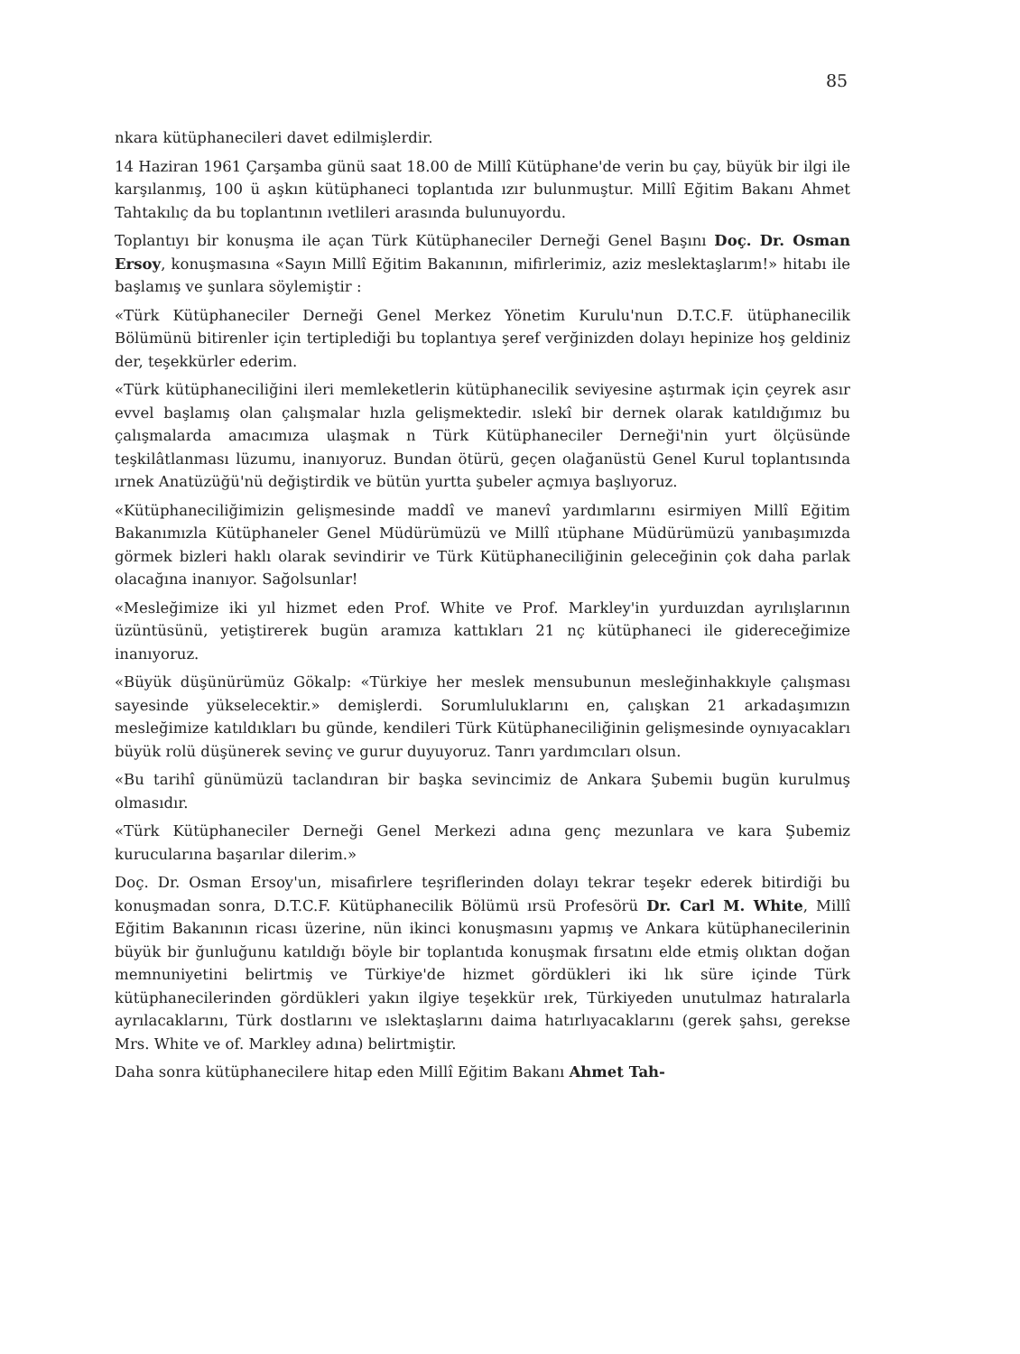85
nkara kütüphanecileri davet edilmişlerdir.
14 Haziran 1961 Çarşamba günü saat 18.00 de Millî Kütüphane'de verin bu çay, büyük bir ilgi ile karşılanmış, 100 ü aşkın kütüphaneci toplantıda ızır bulunmuştur. Millî Eğitim Bakanı Ahmet Tahtakılıç da bu toplantının ıvetlileri arasında bulunuyordu.
Toplantıyı bir konuşma ile açan Türk Kütüphaneciler Derneği Genel Başını Doç. Dr. Osman Ersoy, konuşmasına «Sayın Millî Eğitim Bakanının, mifirlerimiz, aziz meslektaşlarım!» hitabı ile başlamış ve şunlara söylemiştir :
«Türk Kütüphaneciler Derneği Genel Merkez Yönetim Kurulu'nun D.T.C.F. ütüphanecilik Bölümünü bitirenler için tertiplediği bu toplantıya şeref verğinizden dolayı hepinize hoş geldiniz der, teşekkürler ederim.
«Türk kütüphaneciliğini ileri memleketlerin kütüphanecilik seviyesine aştırmak için çeyrek asır evvel başlamış olan çalışmalar hızla gelişmektedir. ıslekî bir dernek olarak katıldığımız bu çalışmalarda amacımıza ulaşmak n Türk Kütüphaneciler Derneği'nin yurt ölçüsünde teşkilâtlanması lüzumu, inanıyoruz. Bundan ötürü, geçen olağanüstü Genel Kurul toplantısında ırnek Anatüzüğü'nü değiştirdik ve bütün yurtta şubeler açmıya başlıyoruz.
«Kütüphaneciliğimizin gelişmesinde maddî ve manevî yardımlarını esirmiyen Millî Eğitim Bakanımızla Kütüphaneler Genel Müdürümüzü ve Millî ıtüphane Müdürümüzü yanıbaşımızda görmek bizleri haklı olarak sevindirir ve Türk Kütüphaneciliğinin geleceğinin çok daha parlak olacağına inanıyor. Sağolsunlar!
«Mesleğimize iki yıl hizmet eden Prof. White ve Prof. Markley'in yurduızdan ayrılışlarının üzüntüsünü, yetiştirerek bugün aramıza kattıkları 21 nç kütüphaneci ile gidereceğimize inanıyoruz.
«Büyük düşünürümüz Gökalp: «Türkiye her meslek mensubunun mesleğinhakkıyle çalışması sayesinde yükselecektir.» demişlerdi. Sorumluluklarını en, çalışkan 21 arkadaşımızın mesleğimize katıldıkları bu günde, kendileri Türk Kütüphaneciliğinin gelişmesinde oynıyacakları büyük rolü düşünerek sevinç ve gurur duyuyoruz. Tanrı yardımcıları olsun.
«Bu tarihî günümüzü taclandıran bir başka sevincimiz de Ankara Şubemiı bugün kurulmuş olmasıdır.
«Türk Kütüphaneciler Derneği Genel Merkezi adına genç mezunlara ve kara Şubemiz kurucularına başarılar dilerim.»
Doç. Dr. Osman Ersoy'un, misafirlere teşriflerinden dolayı tekrar teşekr ederek bitirdiği bu konuşmadan sonra, D.T.C.F. Kütüphanecilik Bölümü ırsü Profesörü Dr. Carl M. White, Millî Eğitim Bakanının ricası üzerine, nün ikinci konuşmasını yapmış ve Ankara kütüphanecilerinin büyük bir ğunluğunu katıldığı böyle bir toplantıda konuşmak fırsatını elde etmiş olıktan doğan memnuniyetini belirtmiş ve Türkiye'de hizmet gördükleri iki lık süre içinde Türk kütüphanecilerinden gördükleri yakın ilgiye teşekkür ırek, Türkiyeden unutulmaz hatıralarla ayrılacaklarını, Türk dostlarını ve ıslektaşlarını daima hatırlıyacaklarını (gerek şahsı, gerekse Mrs. White ve of. Markley adına) belirtmiştir.
Daha sonra kütüphanecilere hitap eden Millî Eğitim Bakanı Ahmet Tah-